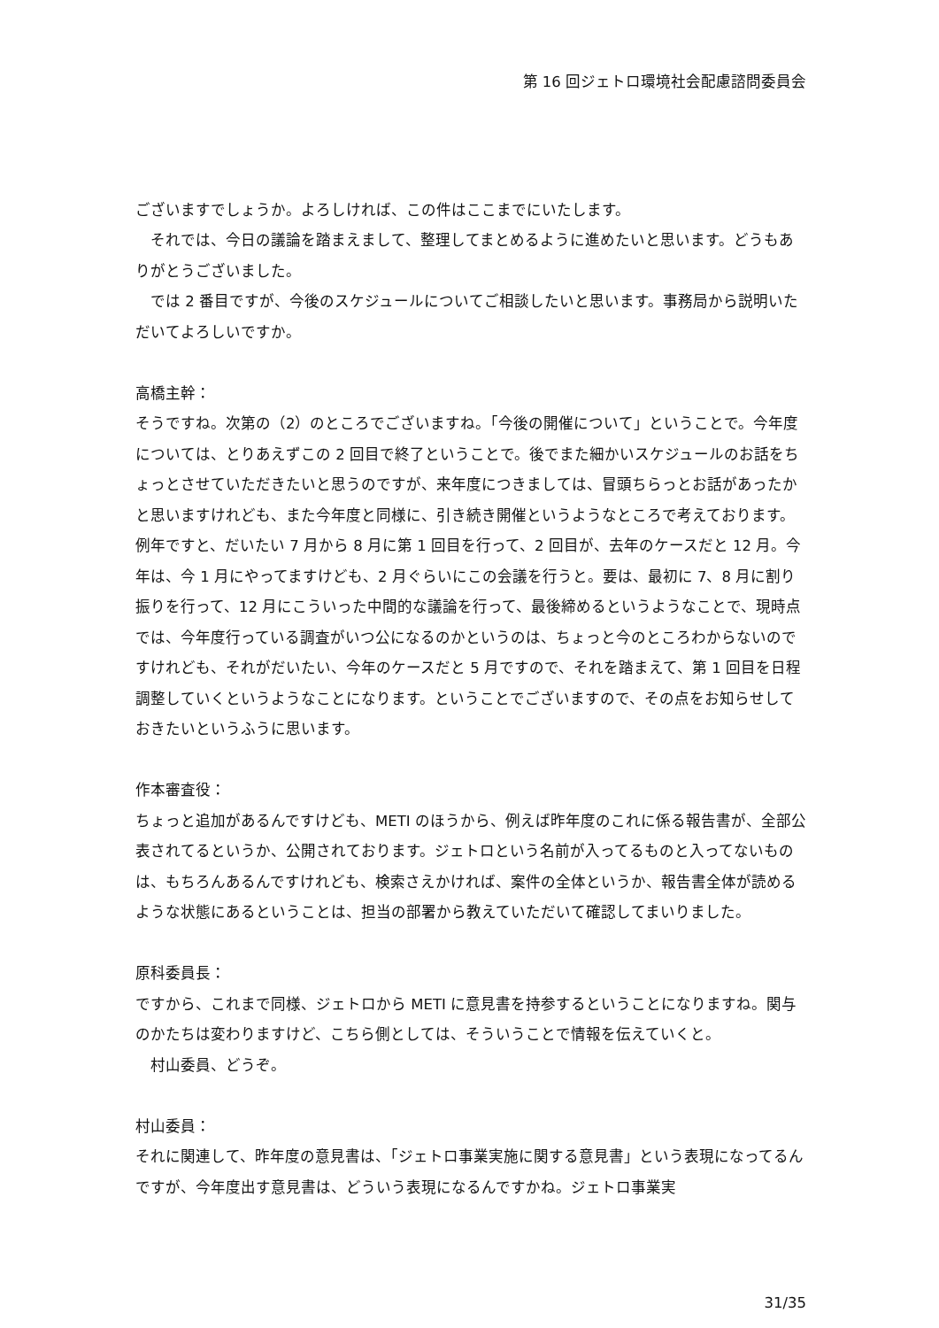第 16 回ジェトロ環境社会配慮諮問委員会
ございますでしょうか。よろしければ、この件はここまでにいたします。
　それでは、今日の議論を踏まえまして、整理してまとめるように進めたいと思います。どうもありがとうございました。
　では 2 番目ですが、今後のスケジュールについてご相談したいと思います。事務局から説明いただいてよろしいですか。
高橋主幹：
そうですね。次第の（2）のところでございますね。「今後の開催について」ということで。今年度については、とりあえずこの 2 回目で終了ということで。後でまた細かいスケジュールのお話をちょっとさせていただきたいと思うのですが、来年度につきましては、冒頭ちらっとお話があったかと思いますけれども、また今年度と同様に、引き続き開催というようなところで考えております。例年ですと、だいたい 7 月から 8 月に第 1 回目を行って、2 回目が、去年のケースだと 12 月。今年は、今 1 月にやってますけども、2 月ぐらいにこの会議を行うと。要は、最初に 7、8 月に割り振りを行って、12 月にこういった中間的な議論を行って、最後締めるというようなことで、現時点では、今年度行っている調査がいつ公になるのかというのは、ちょっと今のところわからないのですけれども、それがだいたい、今年のケースだと 5 月ですので、それを踏まえて、第 1 回目を日程調整していくというようなことになります。ということでございますので、その点をお知らせしておきたいというふうに思います。
作本審査役：
ちょっと追加があるんですけども、METI のほうから、例えば昨年度のこれに係る報告書が、全部公表されてるというか、公開されております。ジェトロという名前が入ってるものと入ってないものは、もちろんあるんですけれども、検索さえかければ、案件の全体というか、報告書全体が読めるような状態にあるということは、担当の部署から教えていただいて確認してまいりました。
原科委員長：
ですから、これまで同様、ジェトロから METI に意見書を持参するということになりますね。関与のかたちは変わりますけど、こちら側としては、そういうことで情報を伝えていくと。
　村山委員、どうぞ。
村山委員：
それに関連して、昨年度の意見書は、「ジェトロ事業実施に関する意見書」という表現になってるんですが、今年度出す意見書は、どういう表現になるんですかね。ジェトロ事業実
31/35